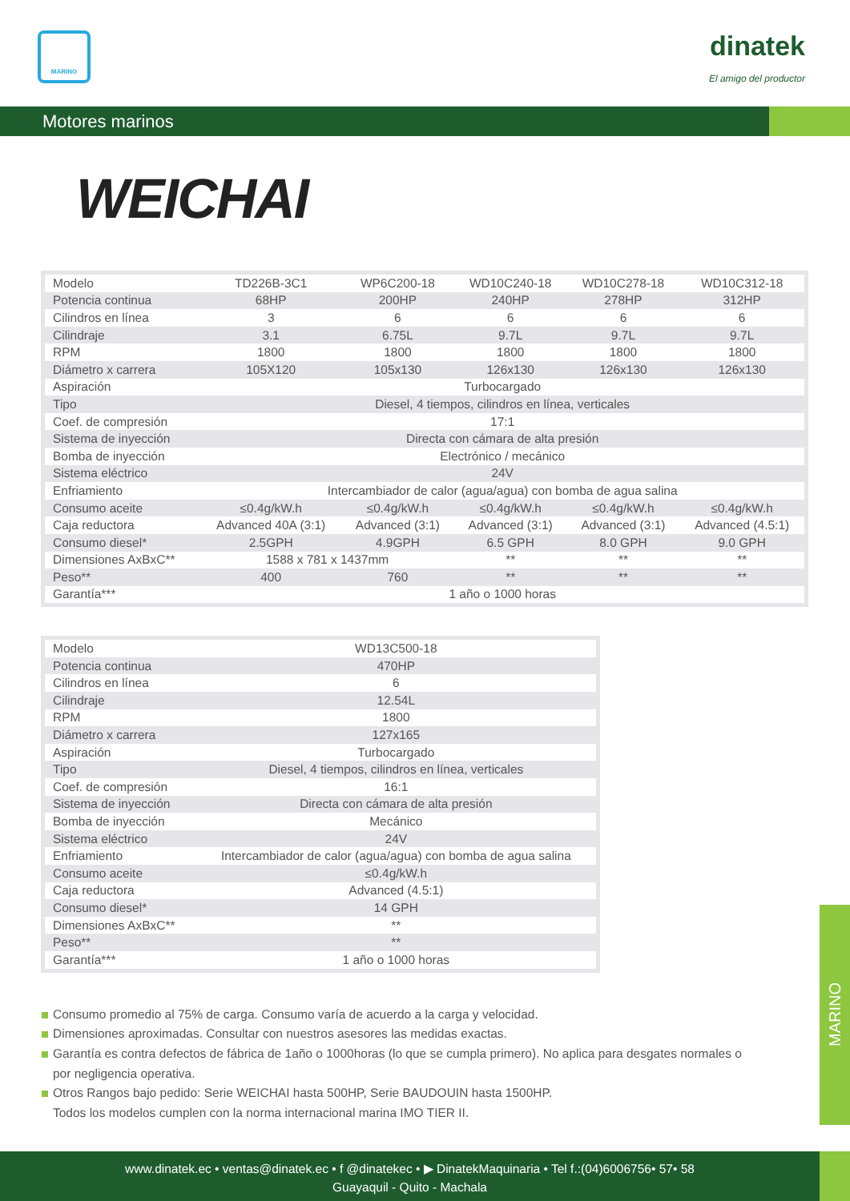MARINO
dinatek
El amigo del productor
Motores marinos
WEICHAI
| Modelo | TD226B-3C1 | WP6C200-18 | WD10C240-18 | WD10C278-18 | WD10C312-18 |
| Potencia continua | 68HP | 200HP | 240HP | 278HP | 312HP |
| Cilindros en línea | 3 | 6 | 6 | 6 | 6 |
| Cilindraje | 3.1 | 6.75L | 9.7L | 9.7L | 9.7L |
| RPM | 1800 | 1800 | 1800 | 1800 | 1800 |
| Diámetro x carrera | 105X120 | 105x130 | 126x130 | 126x130 | 126x130 |
| Aspiración | Turbocargado | | | | |
| Tipo | Diesel, 4 tiempos, cilindros en línea, verticales | | | | |
| Coef. de compresión | 17:1 | | | | |
| Sistema de inyección | Directa con cámara de alta presión | | | | |
| Bomba de inyección | Electrónico / mecánico | | | | |
| Sistema eléctrico | 24V | | | | |
| Enfriamiento | Intercambiador de calor (agua/agua) con bomba de agua salina | | | | |
| Consumo aceite | ≤0.4g/kW.h | ≤0.4g/kW.h | ≤0.4g/kW.h | ≤0.4g/kW.h | ≤0.4g/kW.h |
| Caja reductora | Advanced 40A (3:1) | Advanced (3:1) | Advanced (3:1) | Advanced (3:1) | Advanced (4.5:1) |
| Consumo diesel* | 2.5GPH | 4.9GPH | 6.5 GPH | 8.0 GPH | 9.0 GPH |
| Dimensiones AxBxC** | 1588 x 781 x 1437mm | | ** | ** | ** |
| Peso** | 400 | 760 | ** | ** | ** |
| Garantía*** | 1 año o 1000 horas | | | | |
| Modelo | WD13C500-18 |
| Potencia continua | 470HP |
| Cilindros en línea | 6 |
| Cilindraje | 12.54L |
| RPM | 1800 |
| Diámetro x carrera | 127x165 |
| Aspiración | Turbocargado |
| Tipo | Diesel, 4 tiempos, cilindros en línea, verticales |
| Coef. de compresión | 16:1 |
| Sistema de inyección | Directa con cámara de alta presión |
| Bomba de inyección | Mecánico |
| Sistema eléctrico | 24V |
| Enfriamiento | Intercambiador de calor (agua/agua) con bomba de agua salina |
| Consumo aceite | ≤0.4g/kW.h |
| Caja reductora | Advanced (4.5:1) |
| Consumo diesel* | 14 GPH |
| Dimensiones AxBxC** | ** |
| Peso** | ** |
| Garantía*** | 1 año o 1000 horas |
Consumo promedio al 75% de carga. Consumo varía de acuerdo a la carga y velocidad.
Dimensiones aproximadas. Consultar con nuestros asesores las medidas exactas.
Garantía es contra defectos de fábrica de 1año o 1000horas (lo que se cumpla primero). No aplica para desgates normales o por negligencia operativa.
Otros Rangos bajo pedido: Serie WEICHAI hasta 500HP, Serie BAUDOUIN hasta 1500HP.
Todos los modelos cumplen con la norma internacional marina IMO TIER II.
MARINO
www.dinatek.ec • ventas@dinatek.ec • f @dinatekec • ▶ DinatekMaquinaria • Tel f.:(04)6006756• 57• 58
Guayaquil - Quito - Machala